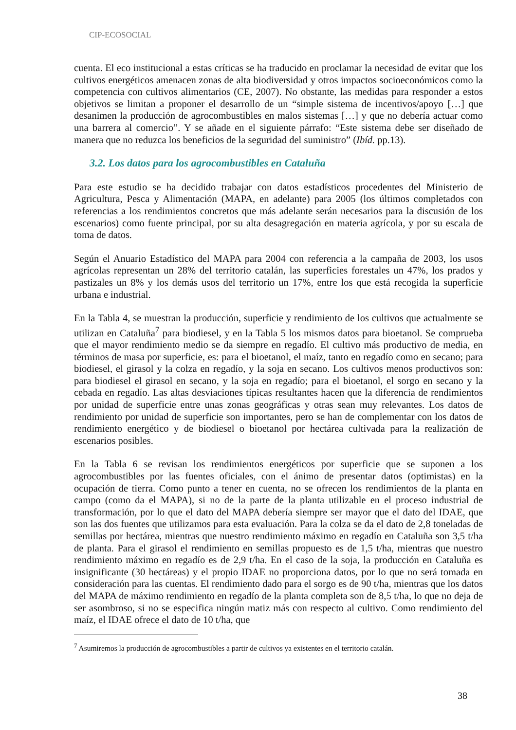CIP-ECOSOCIAL
cuenta. El eco institucional a estas críticas se ha traducido en proclamar la necesidad de evitar que los cultivos energéticos amenacen zonas de alta biodiversidad y otros impactos socioeconómicos como la competencia con cultivos alimentarios (CE, 2007). No obstante, las medidas para responder a estos objetivos se limitan a proponer el desarrollo de un “simple sistema de incentivos/apoyo […] que desanimen la producción de agrocombustibles en malos sistemas […] y que no debería actuar como una barrera al comercio”. Y se añade en el siguiente párrafo: “Este sistema debe ser diseñado de manera que no reduzca los beneficios de la seguridad del suministro” (Ibíd. pp.13).
3.2. Los datos para los agrocombustibles en Cataluña
Para este estudio se ha decidido trabajar con datos estadísticos procedentes del Ministerio de Agricultura, Pesca y Alimentación (MAPA, en adelante) para 2005 (los últimos completados con referencias a los rendimientos concretos que más adelante serán necesarios para la discusión de los escenarios) como fuente principal, por su alta desagregación en materia agrícola, y por su escala de toma de datos.
Según el Anuario Estadístico del MAPA para 2004 con referencia a la campaña de 2003, los usos agrícolas representan un 28% del territorio catalán, las superficies forestales un 47%, los prados y pastizales un 8% y los demás usos del territorio un 17%, entre los que está recogida la superficie urbana e industrial.
En la Tabla 4, se muestran la producción, superficie y rendimiento de los cultivos que actualmente se utilizan en Cataluña<sup>7</sup> para biodiesel, y en la Tabla 5 los mismos datos para bioetanol. Se comprueba que el mayor rendimiento medio se da siempre en regadío. El cultivo más productivo de media, en términos de masa por superficie, es: para el bioetanol, el maíz, tanto en regadío como en secano; para biodiesel, el girasol y la colza en regadío, y la soja en secano. Los cultivos menos productivos son: para biodiesel el girasol en secano, y la soja en regadío; para el bioetanol, el sorgo en secano y la cebada en regadío. Las altas desviaciones típicas resultantes hacen que la diferencia de rendimientos por unidad de superficie entre unas zonas geográficas y otras sean muy relevantes. Los datos de rendimiento por unidad de superficie son importantes, pero se han de complementar con los datos de rendimiento energético y de biodiesel o bioetanol por hectárea cultivada para la realización de escenarios posibles.
En la Tabla 6 se revisan los rendimientos energéticos por superficie que se suponen a los agrocombustibles por las fuentes oficiales, con el ánimo de presentar datos (optimistas) en la ocupación de tierra. Como punto a tener en cuenta, no se ofrecen los rendimientos de la planta en campo (como da el MAPA), si no de la parte de la planta utilizable en el proceso industrial de transformación, por lo que el dato del MAPA debería siempre ser mayor que el dato del IDAE, que son las dos fuentes que utilizamos para esta evaluación. Para la colza se da el dato de 2,8 toneladas de semillas por hectárea, mientras que nuestro rendimiento máximo en regadío en Cataluña son 3,5 t/ha de planta. Para el girasol el rendimiento en semillas propuesto es de 1,5 t/ha, mientras que nuestro rendimiento máximo en regadío es de 2,9 t/ha. En el caso de la soja, la producción en Cataluña es insignificante (30 hectáreas) y el propio IDAE no proporciona datos, por lo que no será tomada en consideración para las cuentas. El rendimiento dado para el sorgo es de 90 t/ha, mientras que los datos del MAPA de máximo rendimiento en regadío de la planta completa son de 8,5 t/ha, lo que no deja de ser asombroso, si no se especifica ningún matiz más con respecto al cultivo. Como rendimiento del maíz, el IDAE ofrece el dato de 10 t/ha, que
<sup>7</sup> Asumiremos la producción de agrocombustibles a partir de cultivos ya existentes en el territorio catalán.
38